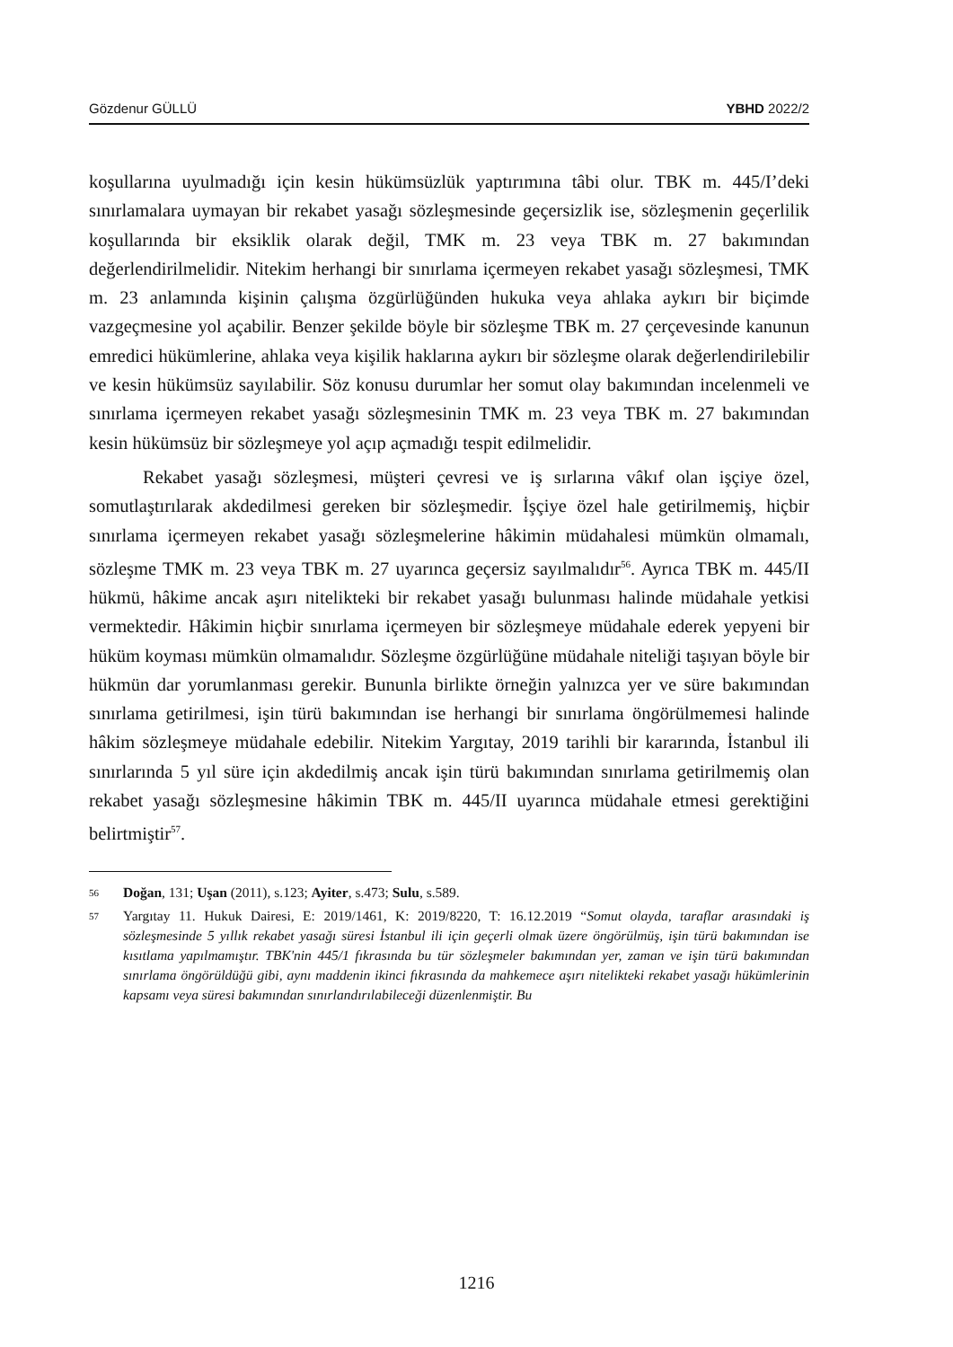Gözdenur GÜLLÜ YBHD 2022/2
koşullarına uyulmadığı için kesin hükümsüzlük yaptırımına tâbi olur. TBK m. 445/I’deki sınırlamalara uymayan bir rekabet yasağı sözleşmesinde geçersizlik ise, sözleşmenin geçerlilik koşullarında bir eksiklik olarak değil, TMK m. 23 veya TBK m. 27 bakımından değerlendirilmelidir. Nitekim herhangi bir sınırlama içermeyen rekabet yasağı sözleşmesi, TMK m. 23 anlamında kişinin çalışma özgürlüğünden hukuka veya ahlaka aykırı bir biçimde vazgeçmesine yol açabilir. Benzer şekilde böyle bir sözleşme TBK m. 27 çerçevesinde kanunun emredici hükümlerine, ahlaka veya kişilik haklarına aykırı bir sözleşme olarak değerlendirilebilir ve kesin hükümsüz sayılabilir. Söz konusu durumlar her somut olay bakımından incelenmeli ve sınırlama içermeyen rekabet yasağı sözleşmesinin TMK m. 23 veya TBK m. 27 bakımından kesin hükümsüz bir sözleşmeye yol açıp açmadığı tespit edilmelidir.
Rekabet yasağı sözleşmesi, müşteri çevresi ve iş sırlarına vâkıf olan işçiye özel, somutlaştırılarak akdedilmesi gereken bir sözleşmedir. İşçiye özel hale getirilmemiş, hiçbir sınırlama içermeyen rekabet yasağı sözleşmelerine hâkimin müdahalesi mümkün olmamalı, sözleşme TMK m. 23 veya TBK m. 27 uyarınca geçersiz sayılmalıdır<sup>56</sup>. Ayrıca TBK m. 445/II hükmü, hâkime ancak aşırı nitelikteki bir rekabet yasağı bulunması halinde müdahale yetkisi vermektedir. Hâkimin hiçbir sınırlama içermeyen bir sözleşmeye müdahale ederek yepyeni bir hüküm koyması mümkün olmamalıdır. Sözleşme özgürlüğüne müdahale niteliği taşıyan böyle bir hükmün dar yorumlanması gerekir. Bununla birlikte örneğin yalnızca yer ve süre bakımından sınırlama getirilmesi, işin türü bakımından ise herhangi bir sınırlama öngörülmemesi halinde hâkim sözleşmeye müdahale edebilir. Nitekim Yargıtay, 2019 tarihli bir kararında, İstanbul ili sınırlarında 5 yıl süre için akdedilmiş ancak işin türü bakımından sınırlama getirilmemiş olan rekabet yasağı sözleşmesine hâkimin TBK m. 445/II uyarınca müdahale etmesi gerektiğini belirtmiştir<sup>57</sup>.
56 Doğan, 131; Uşan (2011), s.123; Ayiter, s.473; Sulu, s.589.
57 Yargıtay 11. Hukuk Dairesi, E: 2019/1461, K: 2019/8220, T: 16.12.2019 “Somut olayda, taraflar arasındaki iş sözleşmesinde 5 yıllık rekabet yasağı süresi İstanbul ili için geçerli olmak üzere öngörülmüş, işin türü bakımından ise kısıtlama yapılmamıştır. TBK'nin 445/1 fıkrasında bu tür sözleşmeler bakımından yer, zaman ve işin türü bakımından sınırlama öngörüldüğü gibi, aynı maddenin ikinci fıkrasında da mahkemece aşırı nitelikteki rekabet yasağı hükümlerinin kapsamı veya süresi bakımından sınırlandırılabileceği düzenlenmiştir. Bu
1216